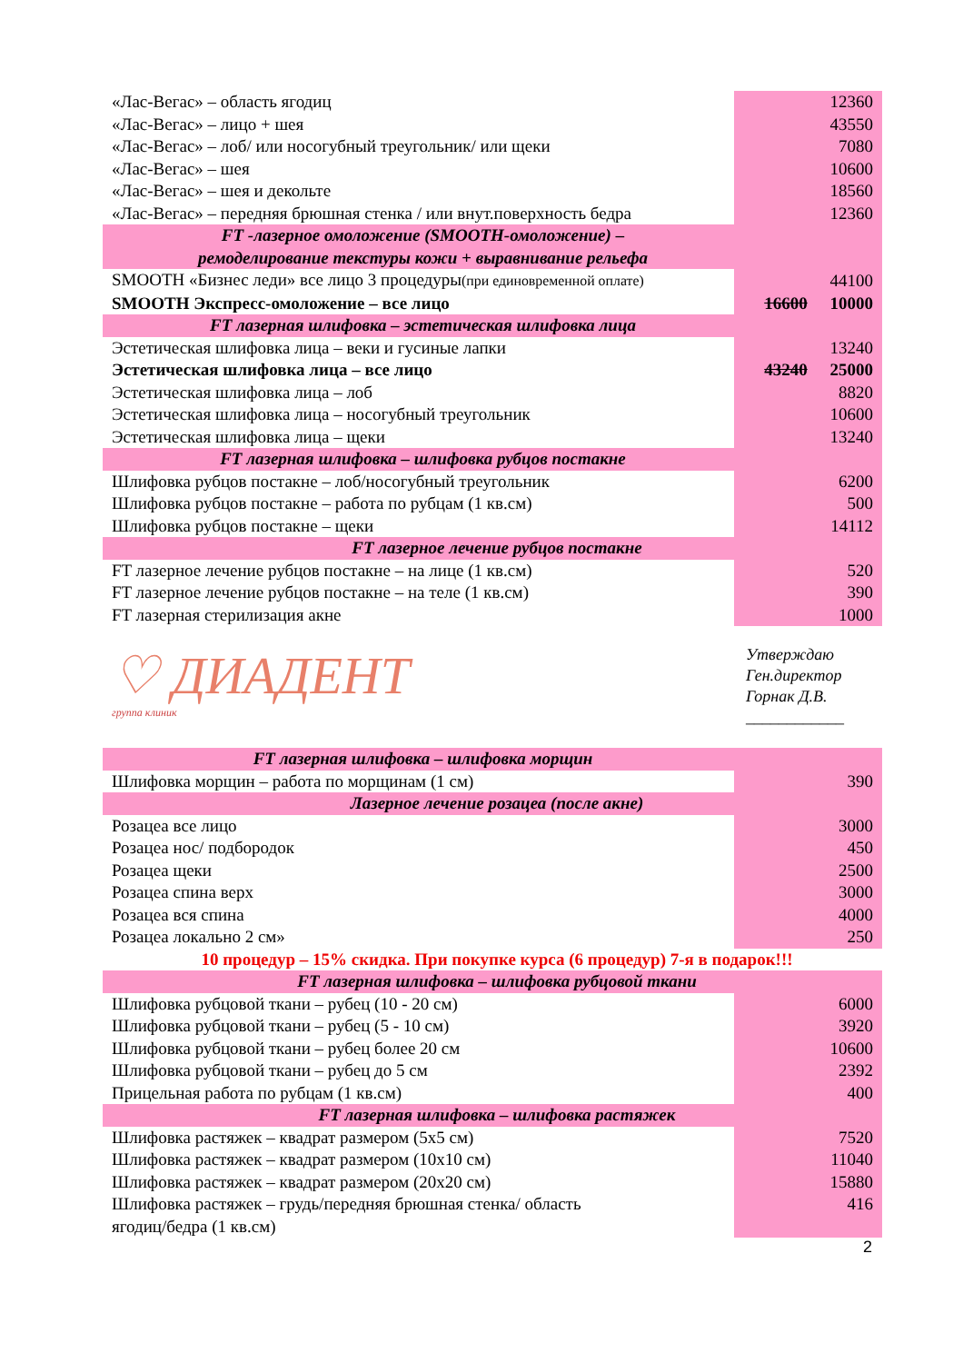| «Лас-Вегас» – область ягодиц | 12360 |
| «Лас-Вегас» – лицо + шея | 43550 |
| «Лас-Вегас» – лоб/ или носогубный треугольник/ или щеки | 7080 |
| «Лас-Вегас» – шея | 10600 |
| «Лас-Вегас» – шея и декольте | 18560 |
| «Лас-Вегас» – передняя брюшная стенка / или внут.поверхность бедра | 12360 |
| FT -лазерное омоложение (SMOOTH-омоложение) – ремоделирование текстуры кожи + выравнивание рельефа | |
| SMOOTH «Бизнес леди» все лицо 3 процедуры (при единовременной оплате) | 44100 |
| SMOOTH Экспресс-омоложение – все лицо | 16600 10000 |
| FT лазерная шлифовка – эстетическая шлифовка лица | |
| Эстетическая шлифовка лица – веки и гусиные лапки | 13240 |
| Эстетическая шлифовка лица – все лицо | 43240 25000 |
| Эстетическая шлифовка лица – лоб | 8820 |
| Эстетическая шлифовка лица – носогубный треугольник | 10600 |
| Эстетическая шлифовка лица – щеки | 13240 |
| FT лазерная шлифовка – шлифовка рубцов постакне | |
| Шлифовка рубцов постакне – лоб/носогубный треугольник | 6200 |
| Шлифовка рубцов постакне – работа по рубцам (1 кв.см) | 500 |
| Шлифовка рубцов постакне – щеки | 14112 |
| FT лазерное лечение рубцов постакне | |
| FT лазерное лечение рубцов постакне – на лице (1 кв.см) | 520 |
| FT лазерное лечение рубцов постакне – на теле (1 кв.см) | 390 |
| FT лазерная стерилизация акне | 1000 |
♡ ДИАДЕНТ
группа клиник
Утверждаю
Ген.директор
Горнак Д.В.
____________
| FT лазерная шлифовка – шлифовка морщин | |
| Шлифовка морщин – работа по морщинам (1 см) | 390 |
| Лазерное лечение розацеа (после акне) | |
| Розацеа все лицо | 3000 |
| Розацеа нос/ подбородок | 450 |
| Розацеа щеки | 2500 |
| Розацеа спина верх | 3000 |
| Розацеа вся спина | 4000 |
| Розацеа локально 2 см» | 250 |
| 10 процедур – 15% скидка. При покупке курса (6 процедур) 7-я в подарок!!! | |
| FT лазерная шлифовка – шлифовка рубцовой ткани | |
| Шлифовка рубцовой ткани – рубец (10 - 20 см) | 6000 |
| Шлифовка рубцовой ткани – рубец (5 - 10 см) | 3920 |
| Шлифовка рубцовой ткани – рубец более 20 см | 10600 |
| Шлифовка рубцовой ткани – рубец до 5 см | 2392 |
| Прицельная работа по рубцам (1 кв.см) | 400 |
| FT лазерная шлифовка – шлифовка растяжек | |
| Шлифовка растяжек – квадрат размером (5х5 см) | 7520 |
| Шлифовка растяжек – квадрат размером (10х10 см) | 11040 |
| Шлифовка растяжек – квадрат размером (20х20 см) | 15880 |
| Шлифовка растяжек – грудь/передняя брюшная стенка/ область ягодиц/бедра (1 кв.см) | 416 |
2